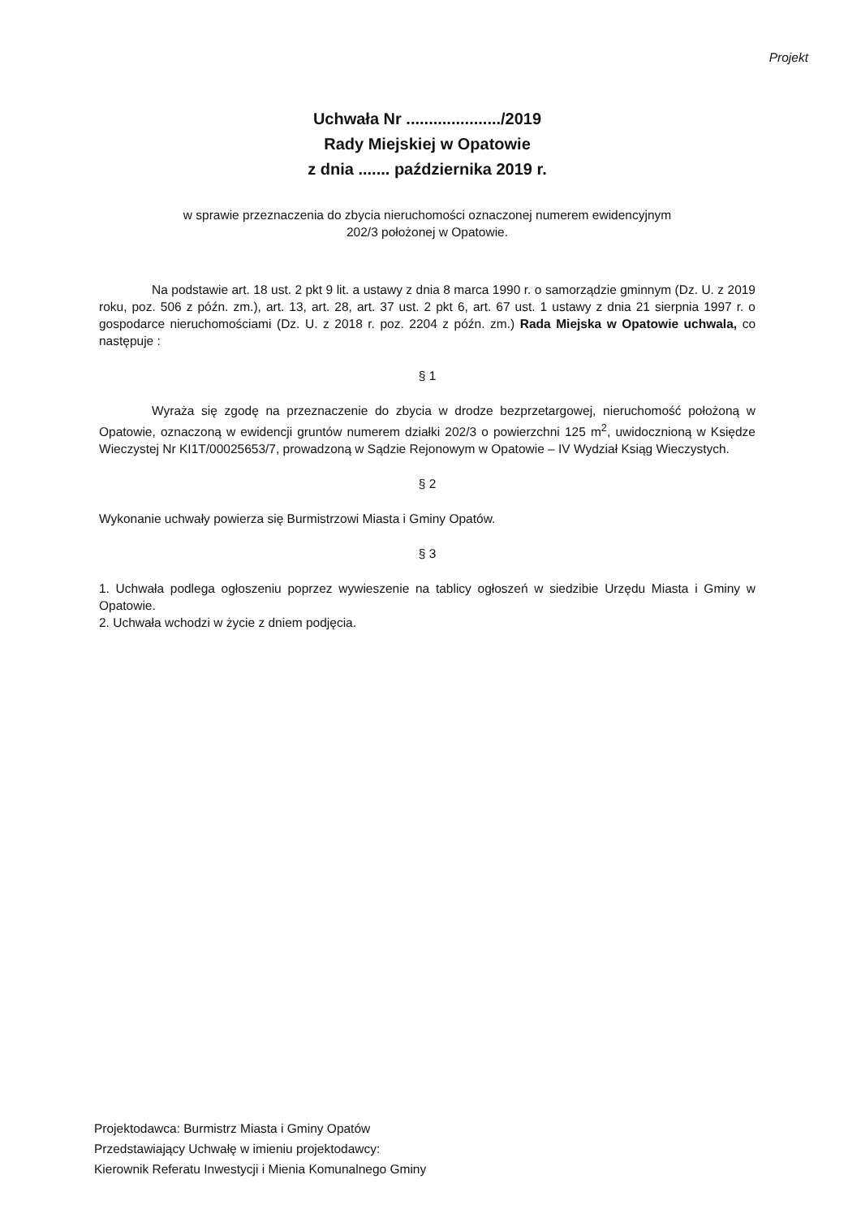Projekt
Uchwała Nr ...................../2019
Rady Miejskiej w Opatowie
z dnia ....... października 2019 r.
w sprawie przeznaczenia do zbycia nieruchomości oznaczonej numerem ewidencyjnym
202/3 położonej w Opatowie.
Na podstawie art. 18 ust. 2 pkt 9 lit. a ustawy z dnia 8 marca 1990 r. o samorządzie gminnym (Dz. U. z 2019 roku, poz. 506 z późn. zm.), art. 13, art. 28, art. 37 ust. 2 pkt 6, art. 67 ust. 1 ustawy z dnia 21 sierpnia 1997 r. o gospodarce nieruchomościami (Dz. U. z 2018 r. poz. 2204 z późn. zm.) Rada Miejska w Opatowie uchwala, co następuje :
§ 1
Wyraża się zgodę na przeznaczenie do zbycia w drodze bezprzetargowej, nieruchomość położoną w Opatowie, oznaczoną w ewidencji gruntów numerem działki 202/3 o powierzchni 125 m<sup>2</sup>, uwidocznioną w Księdze Wieczystej Nr KI1T/00025653/7, prowadzoną w Sądzie Rejonowym w Opatowie – IV Wydział Ksiąg Wieczystych.
§ 2
Wykonanie uchwały powierza się Burmistrzowi Miasta i Gminy Opatów.
§ 3
1. Uchwała podlega ogłoszeniu poprzez wywieszenie na tablicy ogłoszeń w siedzibie Urzędu Miasta i Gminy w Opatowie.
2. Uchwała wchodzi w życie z dniem podjęcia.
Projektodawca: Burmistrz Miasta i Gminy Opatów
Przedstawiający Uchwałę w imieniu projektodawcy:
Kierownik Referatu Inwestycji i Mienia Komunalnego Gminy